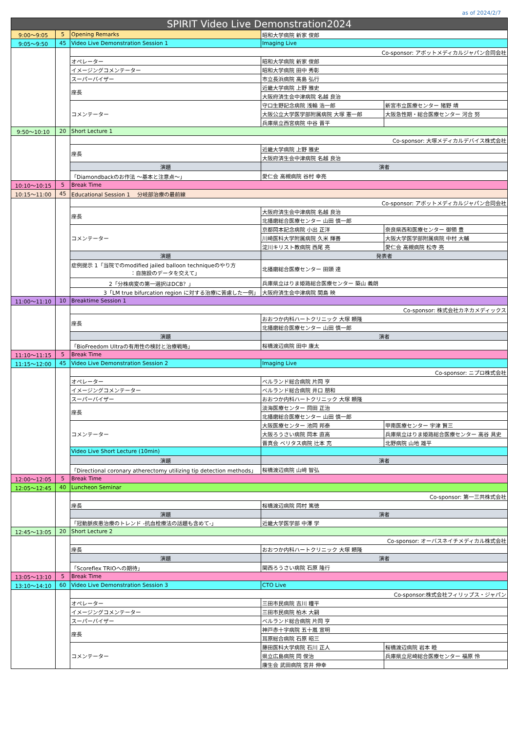as of 2024/2/7
| SPIRIT Video Live Demonstration2024 | | | | |
| 9:00～9:05 | 5 | Opening Remarks | 昭和大学病院 新家 俊郎 | |
| 9:05～9:50 | 45 | Video Live Demonstration Session 1 | Imaging Live | |
| | | Co-sponsor: アボットメディカルジャパン合同会社 | | |
| | | オペレーター | 昭和大学病院 新家 俊郎 | |
| | | イメージングコメンテーター | 昭和大学病院 田中 秀彰 | |
| | | スーパーバイザー | 市立長浜病院 高島 弘行 | |
| | | 座長 | 近畿大学病院 上野 雅史 | |
| | | | 大阪府済生会中津病院 名越 良治 | |
| | | コメンテーター | 守口生野記念病院 浅輪 浩一郎 | 新宮市立医療センター 猪野 靖 |
| | | | 大阪公立大学医学部附属病院 大塚 憲一郎 | 大阪急性期・総合医療センター 河合 努 |
| | | | 兵庫県立西宮病院 中谷 晋平 | |
| 9:50～10:10 | 20 | Short Lecture 1 | | |
| | | Co-sponsor: 大塚メディカルデバイス株式会社 | | |
| | | 座長 | 近畿大学病院 上野 雅史 | |
| | | | 大阪府済生会中津病院 名越 良治 | |
| | | 演題 | 演者 | |
| | | 「Diamondbackのお作法 ～基本と注意点～」 | 愛仁会 高槻病院 谷村 幸亮 | |
| 10:10～10:15 | 5 | Break Time | | |
| 10:15～11:00 | 45 | Educational Session 1 分岐部治療の最前線 | | |
| | | Co-sponsor: アボットメディカルジャパン合同会社 | | |
| | | 座長 | 大阪府済生会中津病院 名越 良治 | |
| | | | 北播磨総合医療センター 山田 慎一郎 | |
| | | コメンテーター | 京都岡本記念病院 小出 正洋 | 奈良県西和医療センター 御領 豊 |
| | | | 川崎医科大学附属病院 久米 輝善 | 大阪大学医学部附属病院 中村 大輔 |
| | | | 淀川キリスト教病院 西尾 亮 | 愛仁会 高槻病院 松寺 亮 |
| | | 演題 | 発表者 | |
| | | 症例提示 1「当院でのmodified jailed balloon techniqueのやり方 ：自施設のデータを交えて」 | 北播磨総合医療センター 田頭 達 | |
| | | 2「分株病変の第一選択はDCB？」 | 兵庫県立はりま姫路総合医療センター 築山 義朗 | |
| | | 3「LM true bifurcation region に対する治療に苦慮した一例」 | 大阪府済生会中津病院 間島 映 | |
| 11:00～11:10 | 10 | Breaktime Session 1 | | |
| | | Co-sponsor: 株式会社カネカメディックス | | |
| | | 座長 | おおつか内科ハートクリニック 大塚 頼隆 | |
| | | | 北播磨総合医療センター 山田 慎一郎 | |
| | | 演題 | 演者 | |
| | | 「BioFreedom Ultraの有用性の検討と治療戦略」 | 桜橋渡辺病院 田中 康太 | |
| 11:10～11:15 | 5 | Break Time | | |
| 11:15～12:00 | 45 | Video Live Demonstration Session 2 | Imaging Live | |
| | | Co-sponsor: ニプロ株式会社 | | |
| | | オペレーター | ベルランド総合病院 片岡 亨 | |
| | | イメージングコメンテーター | ベルランド総合病院 井口 朋和 | |
| | | スーパーバイザー | おおつか内科ハートクリニック 大塚 頼隆 | |
| | | 座長 | 淡海医療センター 岡田 正治 | |
| | | | 北播磨総合医療センター 山田 慎一郎 | |
| | | コメンテーター | 大阪医療センター 池岡 邦泰 | 甲南医療センター 宇津 賢三 |
| | | | 大阪ろうさい病院 岡本 直高 | 兵庫県立はりま姫路総合医療センター 高谷 具史 |
| | | | 晋真会 ベリタス病院 辻本 充 | 北野病院 山地 雄平 |
| | | Video Live Short Lecture (10min) | | |
| | | 演題 | 演者 | |
| | | 「Directional coronary atherectomy utilizing tip detection methods」 | 桜橋渡辺病院 山﨑 智弘 | |
| 12:00～12:05 | 5 | Break Time | | |
| 12:05～12:45 | 40 | Luncheon Seminar | | |
| | | Co-sponsor: 第一三共株式会社 | | |
| | | 座長 | 桜橋渡辺病院 岡村 篤徳 | |
| | | 演題 | 演者 | |
| | | 「冠動脈疾患治療のトレンド -抗血栓療法の話題も含めて-」 | 近畿大学医学部 中澤 学 | |
| 12:45～13:05 | 20 | Short Lecture 2 | | |
| | | Co-sponsor: オーバスネイチメディカル株式会社 | | |
| | | 座長 | おおつか内科ハートクリニック 大塚 頼隆 | |
| | | 演題 | 演者 | |
| | | 「Scoreflex TRIOへの期待」 | 関西ろうさい病院 石原 隆行 | |
| 13:05～13:10 | 5 | Break Time | | |
| 13:10～14:10 | 60 | Video Live Demonstration Session 3 | CTO Live | |
| | | Co-sponsor:株式会社フィリップス・ジャパン | | |
| | | オペレーター | 三田市民病院 吉川 糧平 | |
| | | イメージングコメンテーター | 三田市民病院 柏木 大嗣 | |
| | | スーパーバイザー | ベルランド総合病院 片岡 亨 | |
| | | 座長 | 神戸赤十字病院 五十嵐 宣明 | |
| | | | 耳原総合病院 石原 昭三 | |
| | | コメンテーター | 藤田医科大学病院 石川 正人 | 桜橋渡辺病院 岩本 睦 |
| | | | 県立広島病院 岡 俊治 | 兵庫県立尼崎総合医療センター 福原 怜 |
| | | | 康生会 武田病院 宮井 伸幸 | |